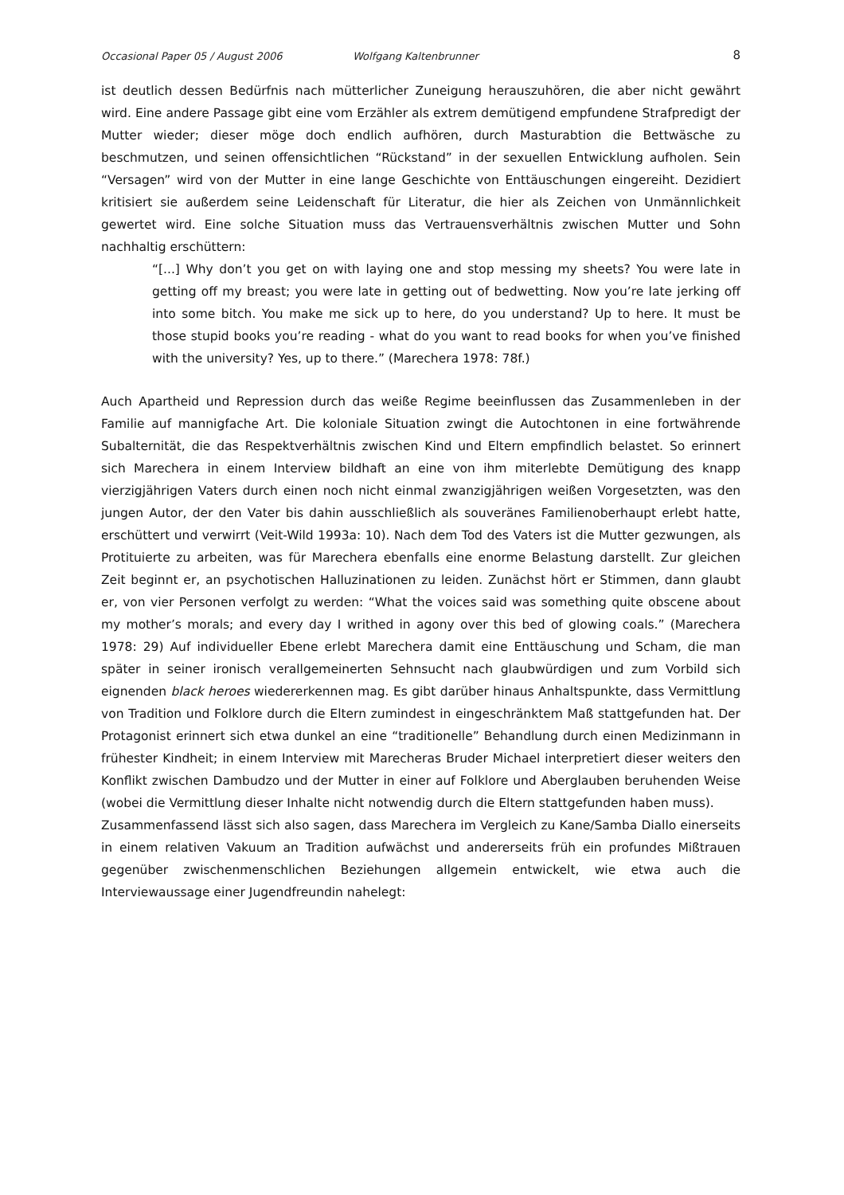Occasional Paper 05 / August 2006 Wolfgang Kaltenbrunner 8
ist deutlich dessen Bedürfnis nach mütterlicher Zuneigung herauszuhören, die aber nicht gewährt wird. Eine andere Passage gibt eine vom Erzähler als extrem demütigend empfundene Strafpredigt der Mutter wieder; dieser möge doch endlich aufhören, durch Masturabtion die Bettwäsche zu beschmutzen, und seinen offensichtlichen “Rückstand” in der sexuellen Entwicklung aufholen. Sein “Versagen” wird von der Mutter in eine lange Geschichte von Enttäuschungen eingereiht. Dezidiert kritisiert sie außerdem seine Leidenschaft für Literatur, die hier als Zeichen von Unmännlichkeit gewertet wird. Eine solche Situation muss das Vertrauensverhältnis zwischen Mutter und Sohn nachhaltig erschüttern:
“[...] Why don’t you get on with laying one and stop messing my sheets? You were late in getting off my breast; you were late in getting out of bedwetting. Now you’re late jerking off into some bitch. You make me sick up to here, do you understand? Up to here. It must be those stupid books you’re reading - what do you want to read books for when you’ve finished with the university? Yes, up to there.” (Marechera 1978: 78f.)
Auch Apartheid und Repression durch das weiße Regime beeinflussen das Zusammenleben in der Familie auf mannigfache Art. Die koloniale Situation zwingt die Autochtonen in eine fortwährende Subalternität, die das Respektverhältnis zwischen Kind und Eltern empfindlich belastet. So erinnert sich Marechera in einem Interview bildhaft an eine von ihm miterlebte Demütigung des knapp vierzigjährigen Vaters durch einen noch nicht einmal zwanzigjährigen weißen Vorgesetzten, was den jungen Autor, der den Vater bis dahin ausschließlich als souveränes Familienoberhaupt erlebt hatte, erschüttert und verwirrt (Veit-Wild 1993a: 10). Nach dem Tod des Vaters ist die Mutter gezwungen, als Protituierte zu arbeiten, was für Marechera ebenfalls eine enorme Belastung darstellt. Zur gleichen Zeit beginnt er, an psychotischen Halluzinationen zu leiden. Zunächst hört er Stimmen, dann glaubt er, von vier Personen verfolgt zu werden: “What the voices said was something quite obscene about my mother’s morals; and every day I writhed in agony over this bed of glowing coals.” (Marechera 1978: 29) Auf individueller Ebene erlebt Marechera damit eine Enttäuschung und Scham, die man später in seiner ironisch verallgemeinerten Sehnsucht nach glaubwürdigen und zum Vorbild sich eignenden black heroes wiedererkennen mag. Es gibt darüber hinaus Anhaltspunkte, dass Vermittlung von Tradition und Folklore durch die Eltern zumindest in eingeschränktem Maß stattgefunden hat. Der Protagonist erinnert sich etwa dunkel an eine “traditionelle” Behandlung durch einen Medizinmann in frühester Kindheit; in einem Interview mit Marecheras Bruder Michael interpretiert dieser weiters den Konflikt zwischen Dambudzo und der Mutter in einer auf Folklore und Aberglauben beruhenden Weise (wobei die Vermittlung dieser Inhalte nicht notwendig durch die Eltern stattgefunden haben muss).
Zusammenfassend lässt sich also sagen, dass Marechera im Vergleich zu Kane/Samba Diallo einerseits in einem relativen Vakuum an Tradition aufwächst und andererseits früh ein profundes Mißtrauen gegenüber zwischenmenschlichen Beziehungen allgemein entwickelt, wie etwa auch die Interviewaussage einer Jugendfreundin nahelegt: